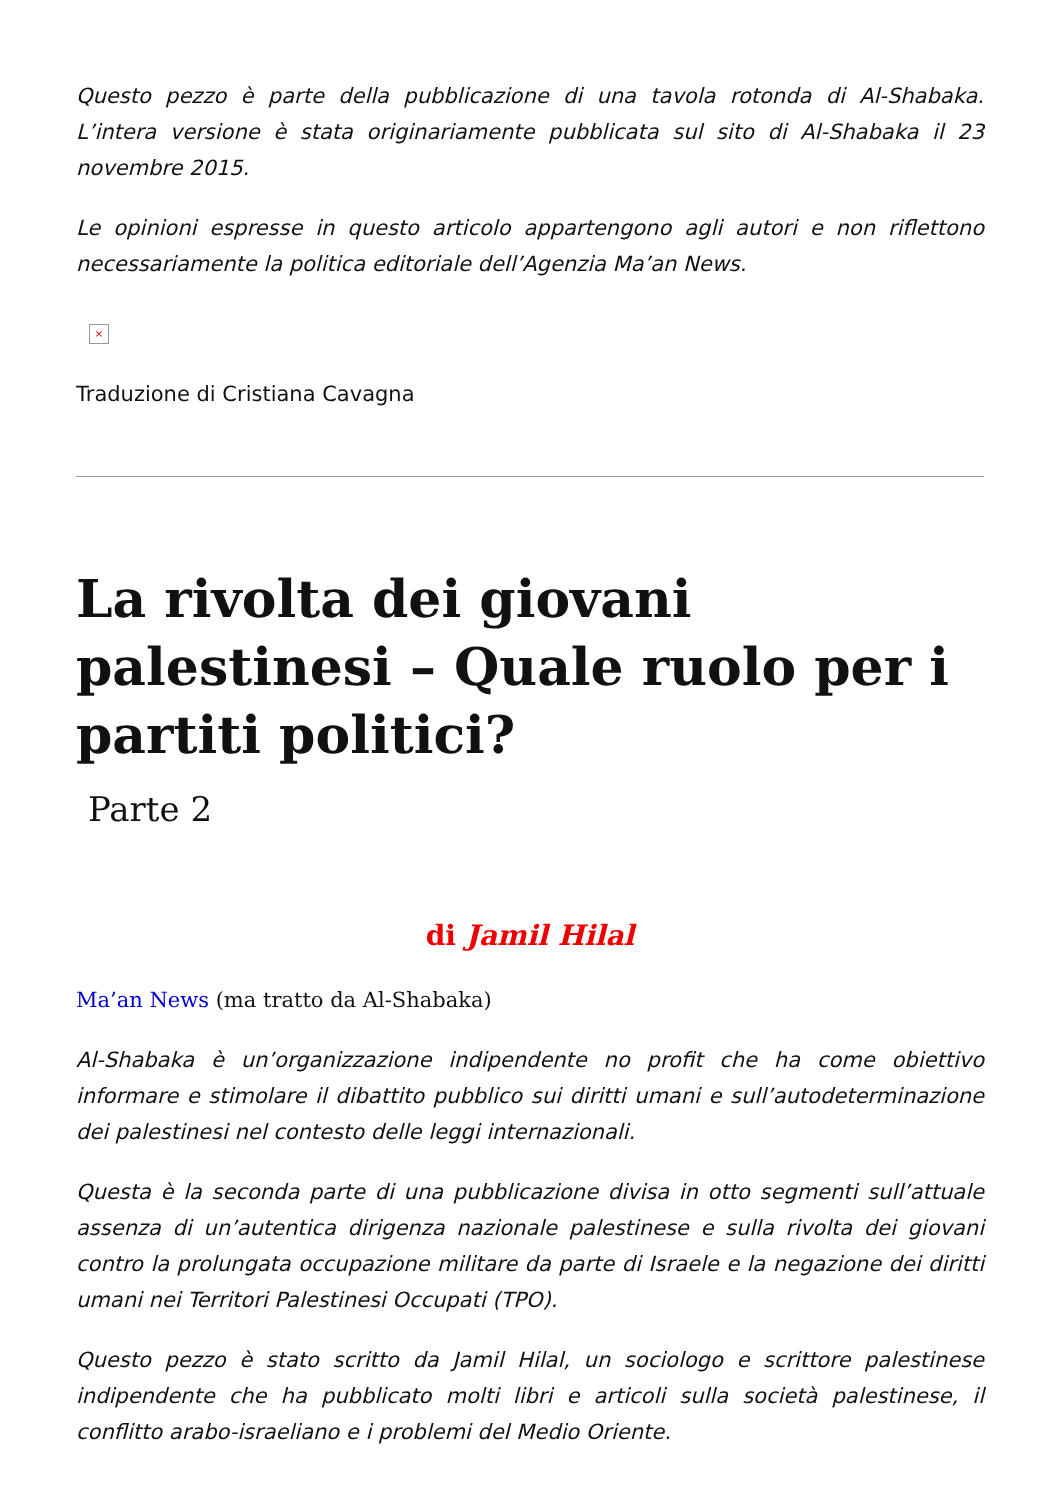Questo pezzo è parte della pubblicazione di una tavola rotonda di Al-Shabaka. L’intera versione è stata originariamente pubblicata sul sito di Al-Shabaka il 23 novembre 2015.
Le opinioni espresse in questo articolo appartengono agli autori e non riflettono necessariamente la politica editoriale dell’Agenzia Ma’an News.
×
Traduzione di Cristiana Cavagna
La rivolta dei giovani palestinesi – Quale ruolo per i partiti politici?
Parte 2
di Jamil Hilal
Ma’an News (ma tratto da Al-Shabaka)
Al-Shabaka è un’organizzazione indipendente no profit che ha come obiettivo informare e stimolare il dibattito pubblico sui diritti umani e sull’autodeterminazione dei palestinesi nel contesto delle leggi internazionali.
Questa è la seconda parte di una pubblicazione divisa in otto segmenti sull’attuale assenza di un’autentica dirigenza nazionale palestinese e sulla rivolta dei giovani contro la prolungata occupazione militare da parte di Israele e la negazione dei diritti umani nei Territori Palestinesi Occupati (TPO).
Questo pezzo è stato scritto da Jamil Hilal, un sociologo e scrittore palestinese indipendente che ha pubblicato molti libri e articoli sulla società palestinese, il conflitto arabo-israeliano e i problemi del Medio Oriente.